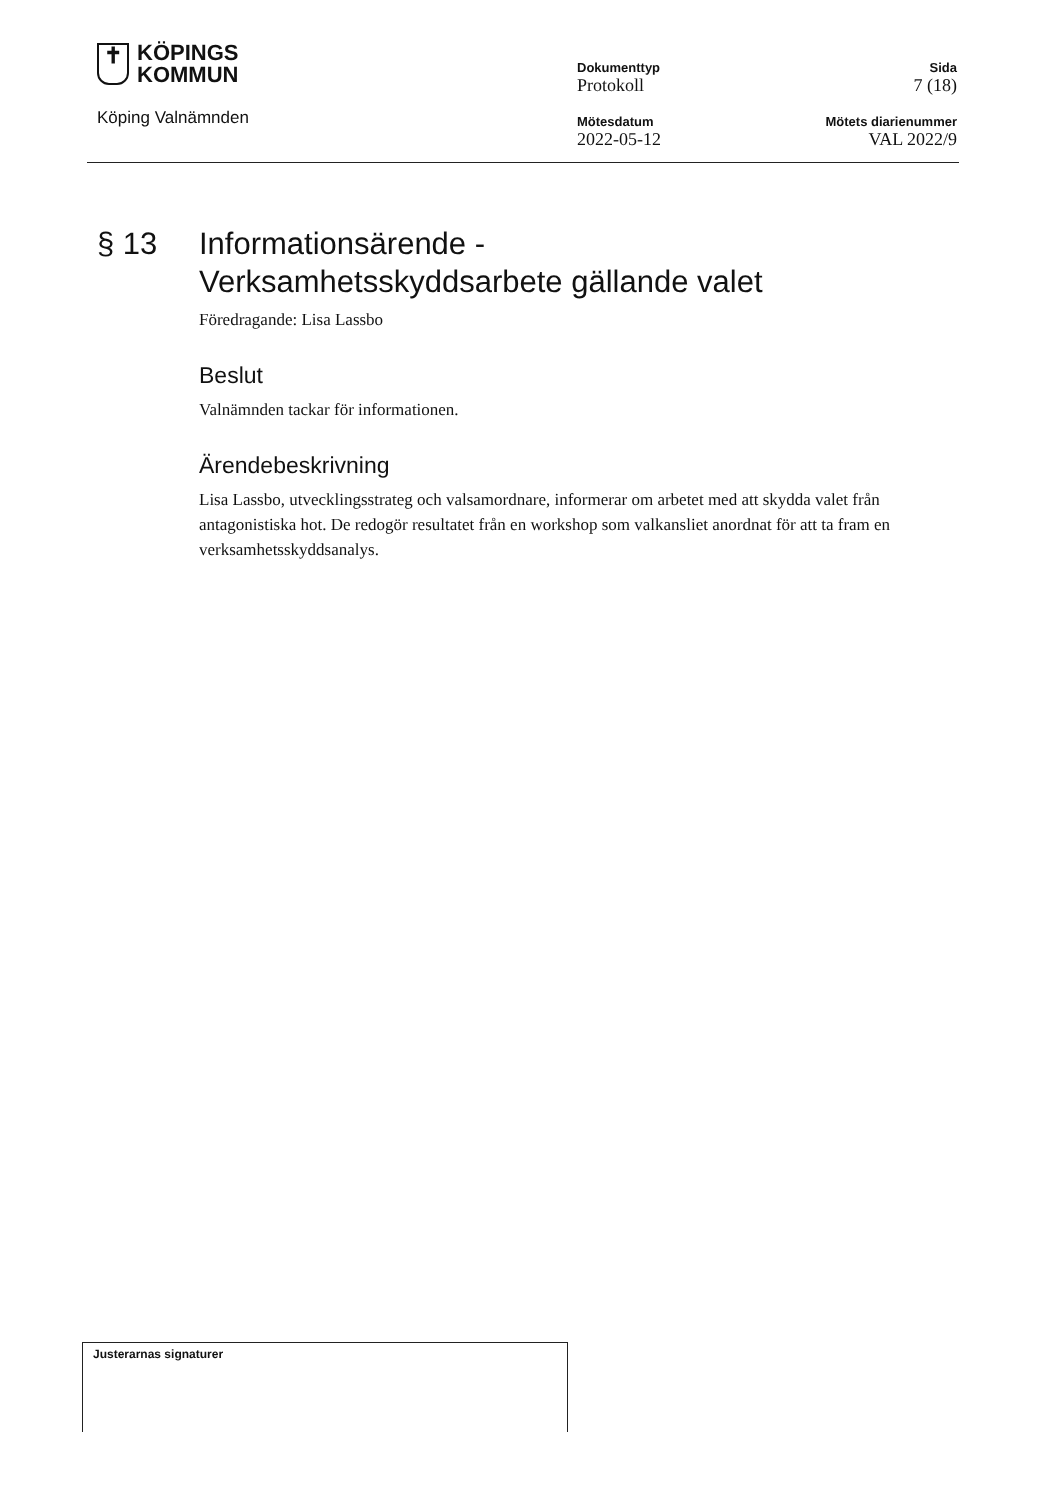✝
KÖPINGS
KOMMUN
Köping Valnämnden
Dokumenttyp
Protokoll
Mötesdatum
2022-05-12
Sida
7 (18)
Mötets diarienummer
VAL 2022/9
§ 13 Informationsärende -
Verksamhetsskyddsarbete gällande valet
Föredragande: Lisa Lassbo
Beslut
Valnämnden tackar för informationen.
Ärendebeskrivning
Lisa Lassbo, utvecklingsstrateg och valsamordnare, informerar om arbetet med att skydda valet från antagonistiska hot. De redogör resultatet från en workshop som valkansliet anordnat för att ta fram en verksamhetsskyddsanalys.
Justerarnas signaturer